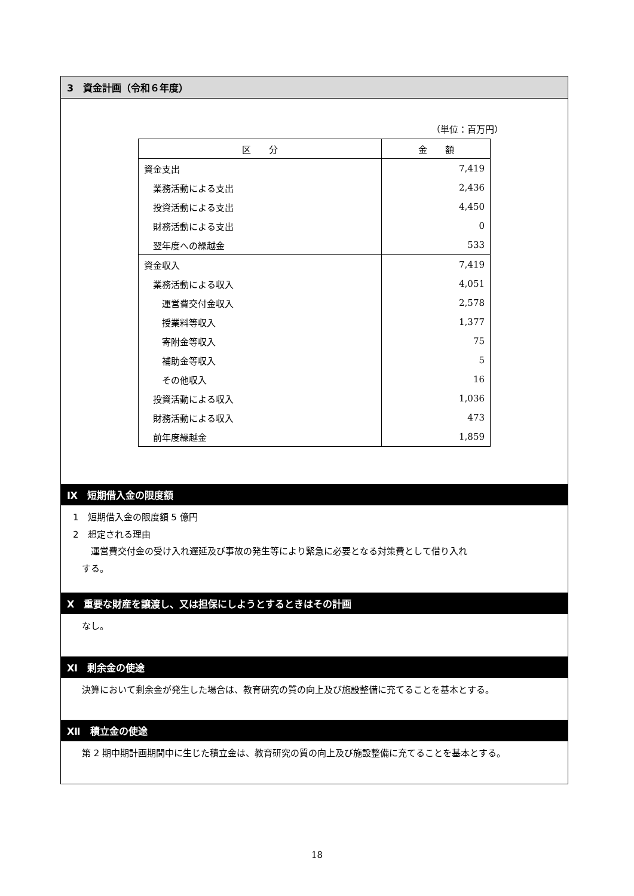3　資金計画（令和６年度）
（単位：百万円）
| 区 分 | 金 額 |
| --- | --- |
| 資金支出 | 7,419 |
| 業務活動による支出 | 2,436 |
| 投資活動による支出 | 4,450 |
| 財務活動による支出 | 0 |
| 翌年度への繰越金 | 533 |
| 資金収入 | 7,419 |
| 業務活動による収入 | 4,051 |
| 運営費交付金収入 | 2,578 |
| 授業料等収入 | 1,377 |
| 寄附金等収入 | 75 |
| 補助金等収入 | 5 |
| その他収入 | 16 |
| 投資活動による収入 | 1,036 |
| 財務活動による収入 | 473 |
| 前年度繰越金 | 1,859 |
Ⅸ　短期借入金の限度額
1　短期借入金の限度額 5 億円
2　想定される理由
　　運営費交付金の受け入れ遅延及び事故の発生等により緊急に必要となる対策費として借り入れ
　する。
Ⅹ　重要な財産を譲渡し、又は担保にしようとするときはその計画
　なし。
Ⅺ　剰余金の使途
　決算において剰余金が発生した場合は、教育研究の質の向上及び施設整備に充てることを基本とする。
Ⅻ　積立金の使途
　第 2 期中期計画期間中に生じた積立金は、教育研究の質の向上及び施設整備に充てることを基本とする。
18